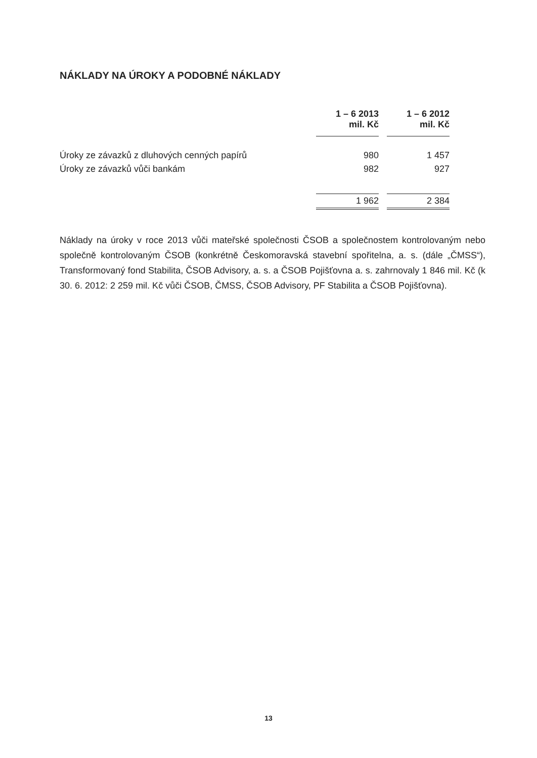NÁKLADY NA ÚROKY A PODOBNÉ NÁKLADY
| | 1 – 6 2013 mil. Kč | | 1 – 6 2012 mil. Kč |
| --- | --- | --- | --- |
| Úroky ze závazků z dluhových cenných papírů | 980 | | 1 457 |
| Úroky ze závazků vůči bankám | 982 | | 927 |
| | 1 962 | | 2 384 |
Náklady na úroky v roce 2013 vůči mateřské společnosti ČSOB a společnostem kontrolovaným nebo společně kontrolovaným ČSOB (konkrétně Českomoravská stavební spořitelna, a. s. (dále „ČMSS“), Transformovaný fond Stabilita, ČSOB Advisory, a. s. a ČSOB Pojišťovna a. s. zahrnovaly 1 846 mil. Kč (k 30. 6. 2012: 2 259 mil. Kč vůči ČSOB, ČMSS, ČSOB Advisory, PF Stabilita a ČSOB Pojišťovna).
13